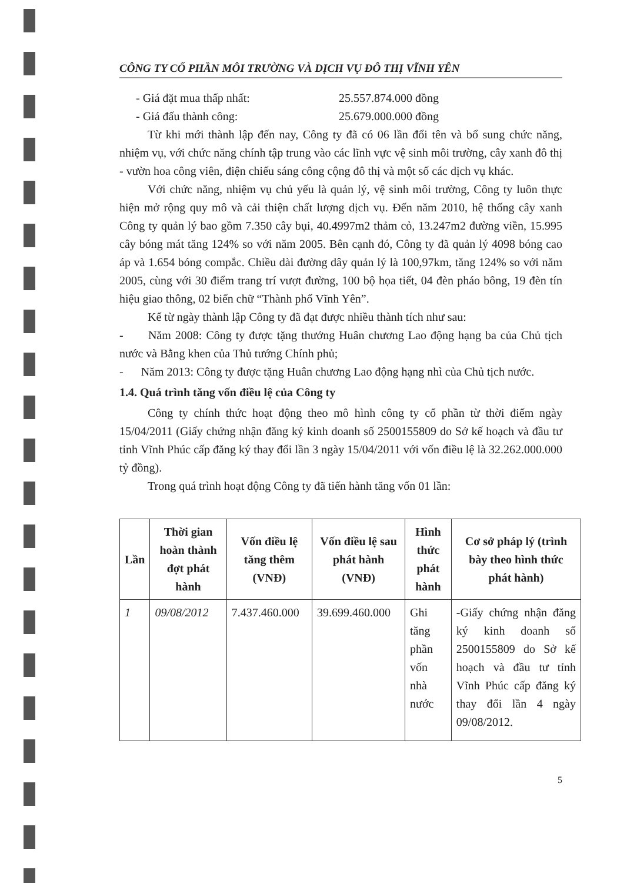CÔNG TY CỔ PHẦN MÔI TRƯỜNG VÀ DỊCH VỤ ĐÔ THỊ VĨNH YÊN
- Giá đặt mua thấp nhất: 25.557.874.000 đồng
- Giá đấu thành công: 25.679.000.000 đồng
Từ khi mới thành lập đến nay, Công ty đã có 06 lần đổi tên và bổ sung chức năng, nhiệm vụ, với chức năng chính tập trung vào các lĩnh vực vệ sinh môi trường, cây xanh đô thị - vườn hoa công viên, điện chiếu sáng công cộng đô thị và một số các dịch vụ khác.
Với chức năng, nhiệm vụ chủ yếu là quản lý, vệ sinh môi trường, Công ty luôn thực hiện mở rộng quy mô và cải thiện chất lượng dịch vụ. Đến năm 2010, hệ thống cây xanh Công ty quản lý bao gồm 7.350 cây bụi, 40.4997m2 thảm cỏ, 13.247m2 đường viền, 15.995 cây bóng mát tăng 124% so với năm 2005. Bên cạnh đó, Công ty đã quản lý 4098 bóng cao áp và 1.654 bóng compắc. Chiều dài đường dây quản lý là 100,97km, tăng 124% so với năm 2005, cùng với 30 điểm trang trí vượt đường, 100 bộ họa tiết, 04 đèn pháo bông, 19 đèn tín hiệu giao thông, 02 biển chữ “Thành phố Vĩnh Yên”.
Kể từ ngày thành lập Công ty đã đạt được nhiều thành tích như sau:
- Năm 2008: Công ty được tặng thưởng Huân chương Lao động hạng ba của Chủ tịch nước và Bằng khen của Thủ tướng Chính phủ;
- Năm 2013: Công ty được tặng Huân chương Lao động hạng nhì của Chủ tịch nước.
1.4. Quá trình tăng vốn điều lệ của Công ty
Công ty chính thức hoạt động theo mô hình công ty cổ phần từ thời điểm ngày 15/04/2011 (Giấy chứng nhận đăng ký kinh doanh số 2500155809 do Sở kế hoạch và đầu tư tỉnh Vĩnh Phúc cấp đăng ký thay đổi lần 3 ngày 15/04/2011 với vốn điều lệ là 32.262.000.000 tỷ đồng).
Trong quá trình hoạt động Công ty đã tiến hành tăng vốn 01 lần:
| Lần | Thời gian hoàn thành đợt phát hành | Vốn điều lệ tăng thêm (VNĐ) | Vốn điều lệ sau phát hành (VNĐ) | Hình thức phát hành | Cơ sở pháp lý (trình bày theo hình thức phát hành) |
| --- | --- | --- | --- | --- | --- |
| 1 | 09/08/2012 | 7.437.460.000 | 39.699.460.000 | Ghi tăng phần vốn nhà nước | -Giấy chứng nhận đăng ký kinh doanh số 2500155809 do Sở kế hoạch và đầu tư tỉnh Vĩnh Phúc cấp đăng ký thay đổi lần 4 ngày 09/08/2012. |
5